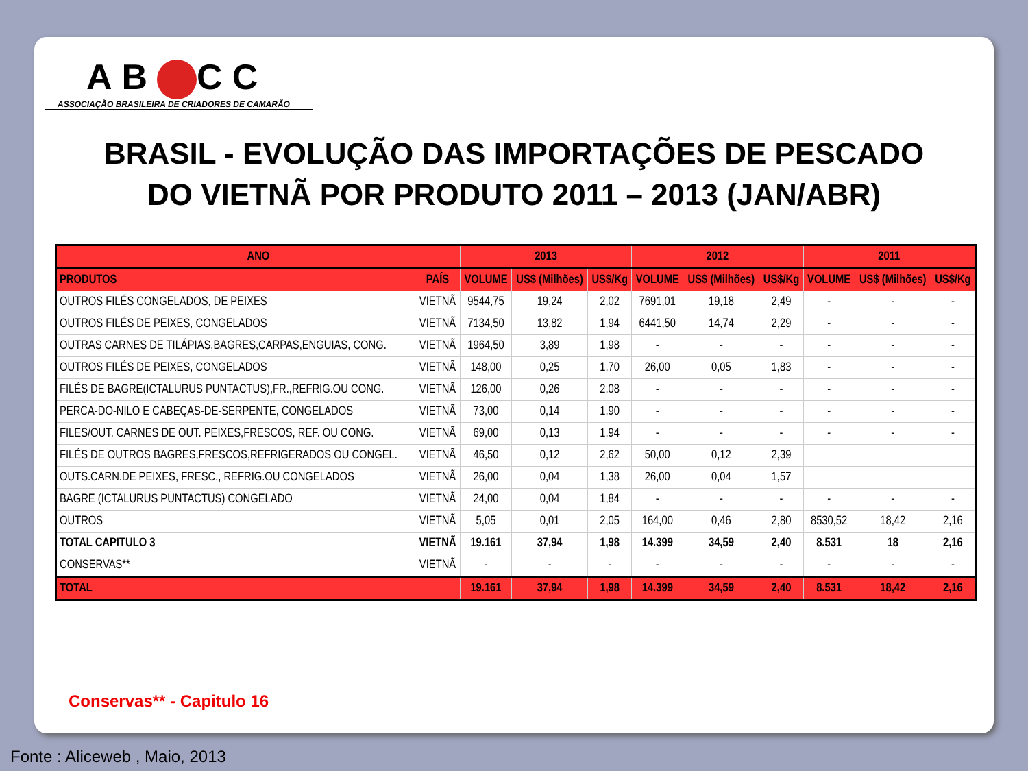AB CC
ASSOCIAÇÃO BRASILEIRA DE CRIADORES DE CAMARÃO
BRASIL - EVOLUÇÃO DAS IMPORTAÇÕES DE PESCADO
DO VIETNÃ POR PRODUTO 2011 – 2013 (JAN/ABR)
| ANO | | 2013 | | | 2012 | | | 2011 | | |
| --- | --- | --- | --- | --- | --- | --- | --- | --- | --- | --- |
| PRODUTOS | PAÍS | VOLUME | US$ (Milhões) | US$/Kg | VOLUME | US$ (Milhões) | US$/Kg | VOLUME | US$ (Milhões) | US$/Kg |
| OUTROS FILÉS CONGELADOS, DE PEIXES | VIETNÃ | 9544,75 | 19,24 | 2,02 | 7691,01 | 19,18 | 2,49 | - | - | - |
| OUTROS FILÉS DE PEIXES, CONGELADOS | VIETNÃ | 7134,50 | 13,82 | 1,94 | 6441,50 | 14,74 | 2,29 | - | - | - |
| OUTRAS CARNES DE TILÁPIAS,BAGRES,CARPAS,ENGUIAS, CONG. | VIETNÃ | 1964,50 | 3,89 | 1,98 | - | - | - | - | - | - |
| OUTROS FILÉS DE PEIXES, CONGELADOS | VIETNÃ | 148,00 | 0,25 | 1,70 | 26,00 | 0,05 | 1,83 | - | - | - |
| FILÉS DE BAGRE(ICTALURUS PUNTACTUS),FR.,REFRIG.OU CONG. | VIETNÃ | 126,00 | 0,26 | 2,08 | - | - | - | - | - | - |
| PERCA-DO-NILO E CABEÇAS-DE-SERPENTE, CONGELADOS | VIETNÃ | 73,00 | 0,14 | 1,90 | - | - | - | - | - | - |
| FILES/OUT. CARNES DE OUT. PEIXES,FRESCOS, REF. OU CONG. | VIETNÃ | 69,00 | 0,13 | 1,94 | - | - | - | - | - | - |
| FILÉS DE OUTROS BAGRES,FRESCOS,REFRIGERADOS OU CONGEL. | VIETNÃ | 46,50 | 0,12 | 2,62 | 50,00 | 0,12 | 2,39 | | | |
| OUTS.CARN.DE PEIXES, FRESC., REFRIG.OU CONGELADOS | VIETNÃ | 26,00 | 0,04 | 1,38 | 26,00 | 0,04 | 1,57 | | | |
| BAGRE (ICTALURUS PUNTACTUS) CONGELADO | VIETNÃ | 24,00 | 0,04 | 1,84 | - | - | - | - | - | - |
| OUTROS | VIETNÃ | 5,05 | 0,01 | 2,05 | 164,00 | 0,46 | 2,80 | 8530,52 | 18,42 | 2,16 |
| TOTAL CAPITULO 3 | VIETNÃ | 19.161 | 37,94 | 1,98 | 14.399 | 34,59 | 2,40 | 8.531 | 18 | 2,16 |
| CONSERVAS** | VIETNÃ | - | - | - | - | - | - | - | - | - |
| TOTAL | | 19.161 | 37,94 | 1,98 | 14.399 | 34,59 | 2,40 | 8.531 | 18,42 | 2,16 |
Conservas** - Capitulo 16
Fonte : Aliceweb , Maio, 2013